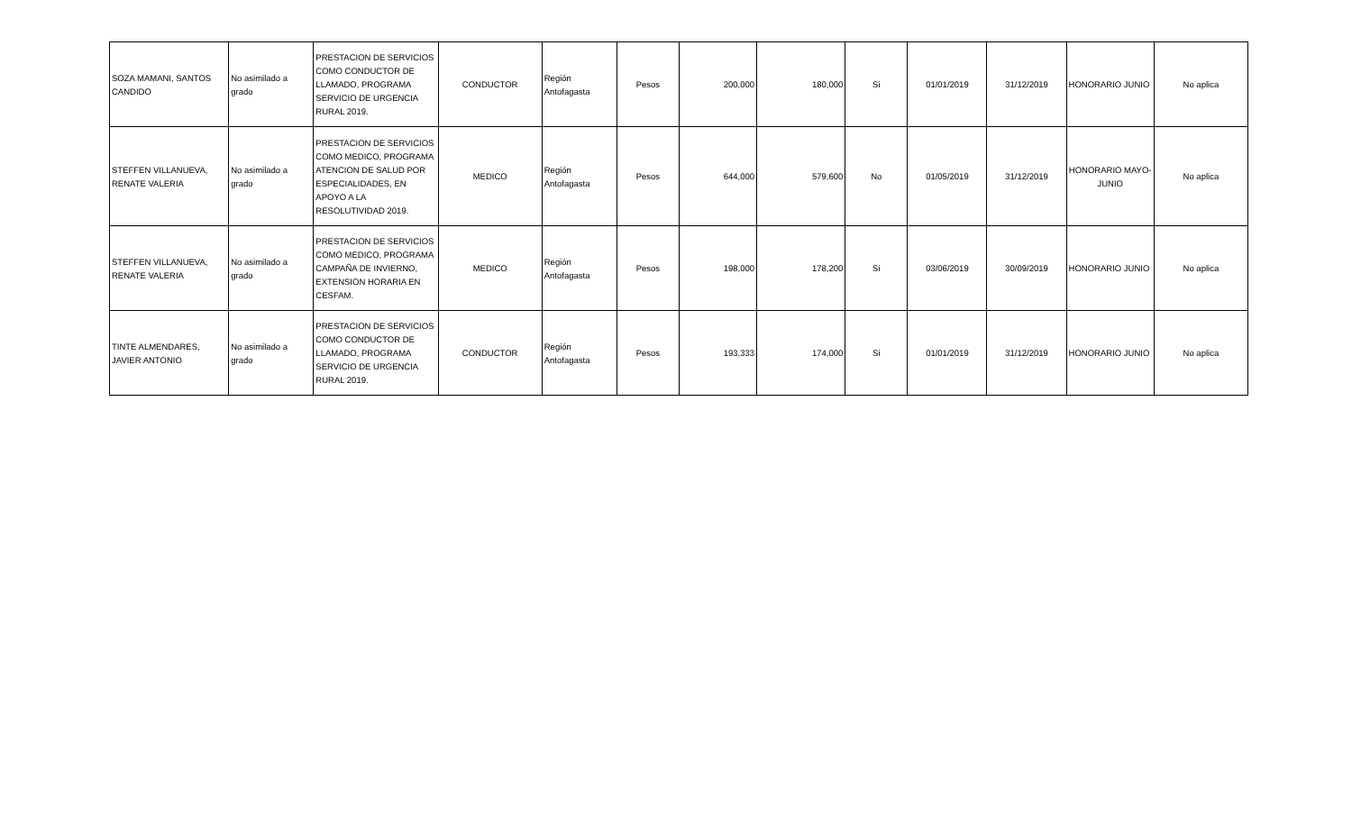| SOZA MAMANI, SANTOS CANDIDO | No asimilado a grado | PRESTACION DE SERVICIOS COMO CONDUCTOR DE LLAMADO, PROGRAMA SERVICIO DE URGENCIA RURAL 2019. | CONDUCTOR | Región Antofagasta | Pesos | 200,000 | 180,000 | Si | 01/01/2019 | 31/12/2019 | HONORARIO JUNIO | No aplica |
| STEFFEN VILLANUEVA, RENATE VALERIA | No asimilado a grado | PRESTACION DE SERVICIOS COMO MEDICO, PROGRAMA ATENCION DE SALUD POR ESPECIALIDADES, EN APOYO A LA RESOLUTIVIDAD 2019. | MEDICO | Región Antofagasta | Pesos | 644,000 | 579,600 | No | 01/05/2019 | 31/12/2019 | HONORARIO MAYO-JUNIO | No aplica |
| STEFFEN VILLANUEVA, RENATE VALERIA | No asimilado a grado | PRESTACION DE SERVICIOS COMO MEDICO, PROGRAMA CAMPAÑA DE INVIERNO, EXTENSION HORARIA EN CESFAM. | MEDICO | Región Antofagasta | Pesos | 198,000 | 178,200 | Si | 03/06/2019 | 30/09/2019 | HONORARIO JUNIO | No aplica |
| TINTE ALMENDARES, JAVIER ANTONIO | No asimilado a grado | PRESTACION DE SERVICIOS COMO CONDUCTOR DE LLAMADO, PROGRAMA SERVICIO DE URGENCIA RURAL 2019. | CONDUCTOR | Región Antofagasta | Pesos | 193,333 | 174,000 | Si | 01/01/2019 | 31/12/2019 | HONORARIO JUNIO | No aplica |